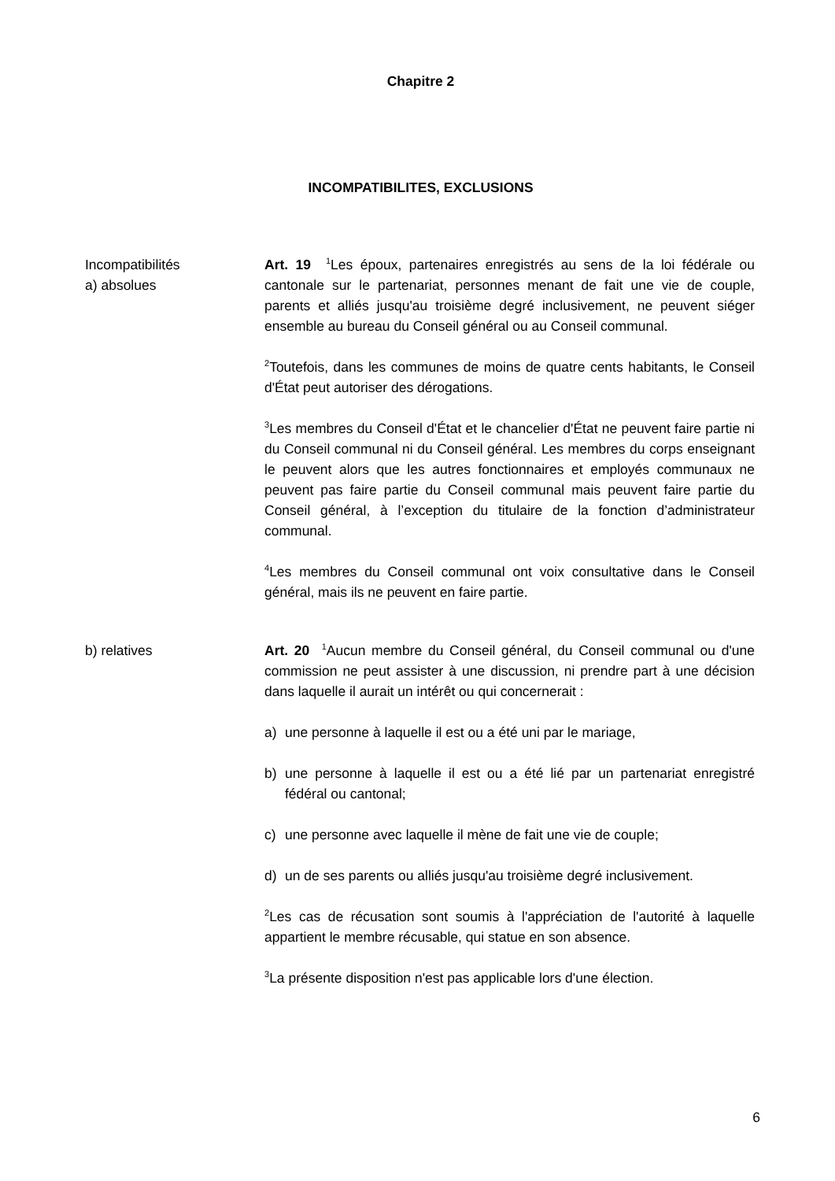Chapitre 2
INCOMPATIBILITES, EXCLUSIONS
Incompatibilités
a) absolues
Art. 19 <sup>1</sup>Les époux, partenaires enregistrés au sens de la loi fédérale ou cantonale sur le partenariat, personnes menant de fait une vie de couple, parents et alliés jusqu'au troisième degré inclusivement, ne peuvent siéger ensemble au bureau du Conseil général ou au Conseil communal.
<sup>2</sup> Toutefois, dans les communes de moins de quatre cents habitants, le Conseil d'État peut autoriser des dérogations.
<sup>3</sup> Les membres du Conseil d'État et le chancelier d'État ne peuvent faire partie ni du Conseil communal ni du Conseil général. Les membres du corps enseignant le peuvent alors que les autres fonctionnaires et employés communaux ne peuvent pas faire partie du Conseil communal mais peuvent faire partie du Conseil général, à l’exception du titulaire de la fonction d’administrateur communal.
<sup>4</sup> Les membres du Conseil communal ont voix consultative dans le Conseil général, mais ils ne peuvent en faire partie.
b) relatives Art. 20 <sup>1</sup>Aucun membre du Conseil général, du Conseil communal ou d'une commission ne peut assister à une discussion, ni prendre part à une décision dans laquelle il aurait un intérêt ou qui concernerait :
a) une personne à laquelle il est ou a été uni par le mariage,
b) une personne à laquelle il est ou a été lié par un partenariat enregistré fédéral ou cantonal;
c) une personne avec laquelle il mène de fait une vie de couple;
d) un de ses parents ou alliés jusqu'au troisième degré inclusivement.
<sup>2</sup> Les cas de récusation sont soumis à l'appréciation de l'autorité à laquelle appartient le membre récusable, qui statue en son absence.
<sup>3</sup> La présente disposition n'est pas applicable lors d'une élection.
6